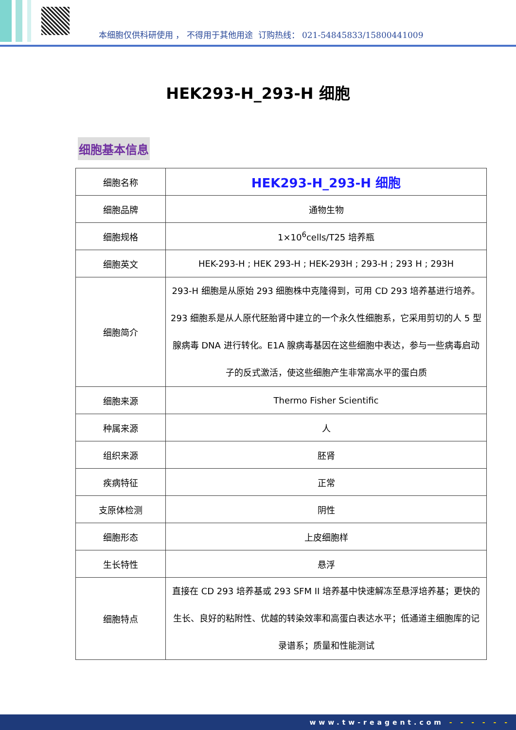本细胞仅供科研使用 ， 不得用于其他用途 订购热线： 021-54845833/15800441009
HEK293-H_293-H 细胞
细胞基本信息
| 细胞名称 | HEK293-H_293-H 细胞 |
| 细胞品牌 | 通物生物 |
| 细胞规格 | 1×10<sup>6</sup>cells/T25 培养瓶 |
| 细胞英文 | HEK-293-H ; HEK 293-H ; HEK-293H ; 293-H ; 293 H ; 293H |
| 细胞简介 | 293-H 细胞是从原始 293 细胞株中克隆得到，可用 CD 293 培养基进行培养。293 细胞系是从人原代胚胎肾中建立的一个永久性细胞系，它采用剪切的人 5 型腺病毒 DNA 进行转化。E1A 腺病毒基因在这些细胞中表达，参与一些病毒启动子的反式激活，使这些细胞产生非常高水平的蛋白质 |
| 细胞来源 | Thermo Fisher Scientific |
| 种属来源 | 人 |
| 组织来源 | 胚肾 |
| 疾病特征 | 正常 |
| 支原体检测 | 阴性 |
| 细胞形态 | 上皮细胞样 |
| 生长特性 | 悬浮 |
| 细胞特点 | 直接在 CD 293 培养基或 293 SFM II 培养基中快速解冻至悬浮培养基；更快的生长、良好的粘附性、优越的转染效率和高蛋白表达水平；低通道主细胞库的记录谱系；质量和性能测试 |
www.tw-reagent.com - - - - - -